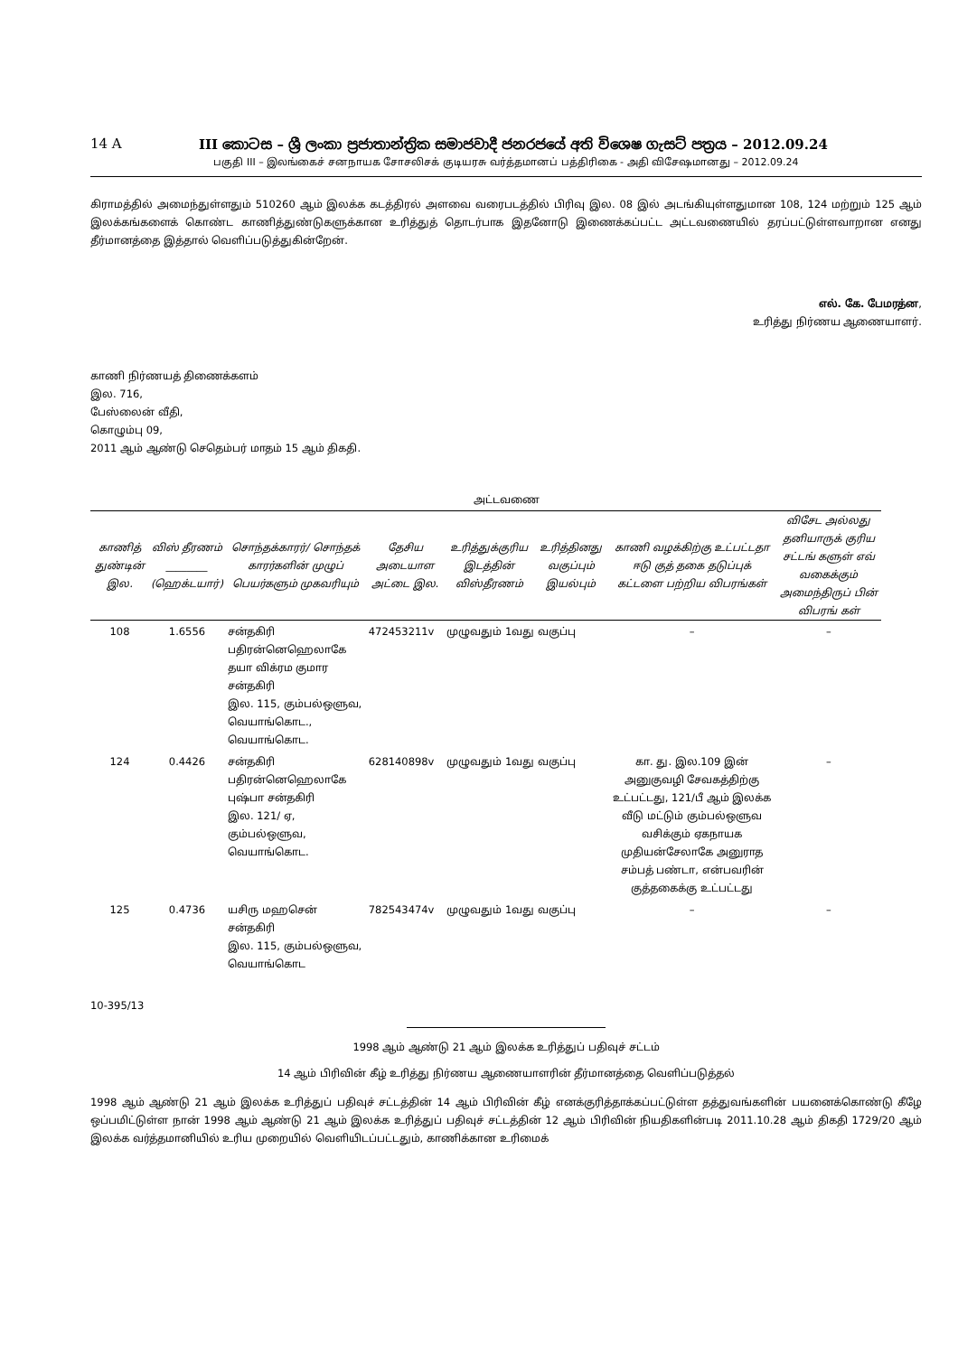14 A III කොටස – ශ්‍රී ලංකා ප්‍රජාතාන්ත්‍රික සමාජවාදී ජනරජයේ අති විශෙෂ ගැසට් පත්‍රය – 2012.09.24
பகுதி III – இலங்கைச் சனநாயக சோசலிசக் குடியரசு வர்த்தமானப் பத்திரிகை - அதி விசேஷமானது – 2012.09.24
கிராமத்தில் அமைந்துள்ளதும் 510260 ஆம் இலக்க கடத்திரல் அளவை வரைபடத்தில் பிரிவு இல. 08 இல் அடங்கியுள்ளதுமான 108, 124 மற்றும் 125 ஆம் இலக்கங்களைக் கொண்ட காணித்துண்டுகளுக்கான உரித்துத் தொடர்பாக இதனோடு இணைக்கப்பட்ட அட்டவணையில் தரப்பட்டுள்ளவாறான எனது தீர்மானத்தை இத்தால் வெளிப்படுத்துகின்றேன்.
எல். கே. பேமரத்ன,
உரித்து நிர்ணய ஆணையாளர்.
காணி நிர்ணயத் திணைக்களம்
இல. 716,
பேஸ்லைன் வீதி,
கொழும்பு 09,
2011 ஆம் ஆண்டு செதெம்பர் மாதம் 15 ஆம் திகதி.
அட்டவணை
| காணித் துண்டின் இல. | விஸ் தீரணம் ________ (ஹெக்டயார்) | சொந்தக்காரர்/ சொந்தக் காரர்களின் முழுப் பெயர்களும் முகவரியும் | தேசிய அடையாள அட்டை இல. | உரித்துக்குரிய இடத்தின் விஸ்தீரணம் | உரித்தினது வகுப்பும் இயல்பும் | காணி வழக்கிற்கு உட்பட்டதா ஈடு குத் தகை தடுப்புக் கட்டளை பற்றிய விபரங்கள் | விசேட அல்லது தனியாருக் குரிய சட்டங் களுள் எவ் வகைக்கும் அமைந்திருப் பின் விபரங் கள் |
| --- | --- | --- | --- | --- | --- | --- | --- |
| 108 | 1.6556 | சன்தகிரி பதிரன்னெஹெலாகே தயா விக்ரம குமார சன்தகிரி இல. 115, கும்பல்ஒளுவ, வெயாங்கொட., வெயாங்கொட. | 472453211v | முழுவதும் 1வது வகுப்பு | | – | – |
| 124 | 0.4426 | சன்தகிரி பதிரன்னெஹெலாகே புஷ்பா சன்தகிரி இல. 121/ ஏ, கும்பல்ஒளுவ, வெயாங்கொட. | 628140898v | முழுவதும் 1வது வகுப்பு | | கா. து. இல.109 இன் அனுகுவழி சேவகத்திற்கு உட்பட்டது, 121/பீ ஆம் இலக்க வீடு மட்டும் கும்பல்ஒளுவ வசிக்கும் ஏகநாயக முதியன்சேலாகே அனுராத சம்பத் பண்டா, என்பவரின் குத்தகைக்கு உட்பட்டது | – |
| 125 | 0.4736 | யசிரு மஹசென் சன்தகிரி இல. 115, கும்பல்ஒளுவ, வெயாங்கொட | 782543474v | முழுவதும் 1வது வகுப்பு | | – | – |
10-395/13
1998 ஆம் ஆண்டு 21 ஆம் இலக்க உரித்துப் பதிவுச் சட்டம்
14 ஆம் பிரிவின் கீழ் உரித்து நிர்ணய ஆணையாளரின் தீர்மானத்தை வெளிப்படுத்தல்
1998 ஆம் ஆண்டு 21 ஆம் இலக்க உரித்துப் பதிவுச் சட்டத்தின் 14 ஆம் பிரிவின் கீழ் எனக்குரித்தாக்கப்பட்டுள்ள தத்துவங்களின் பயனைக்கொண்டு கீழே ஒப்பமிட்டுள்ள நான் 1998 ஆம் ஆண்டு 21 ஆம் இலக்க உரித்துப் பதிவுச் சட்டத்தின் 12 ஆம் பிரிவின் நியதிகளின்படி 2011.10.28 ஆம் திகதி 1729/20 ஆம் இலக்க வர்த்தமானியில் உரிய முறையில் வெளியிடப்பட்டதும், காணிக்கான உரிமைக்